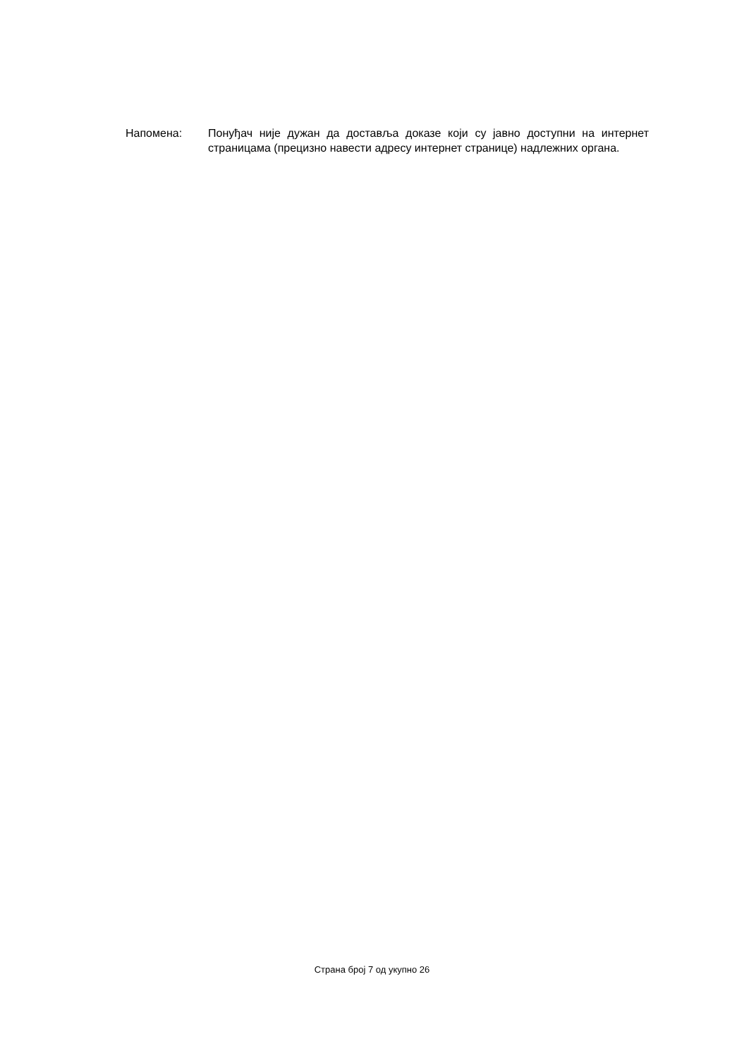Напомена: Понуђач није дужан да доставља доказе који су јавно доступни на интернет страницама (прецизно навести адресу интернет странице) надлежних органа.
Страна број 7 од укупно 26